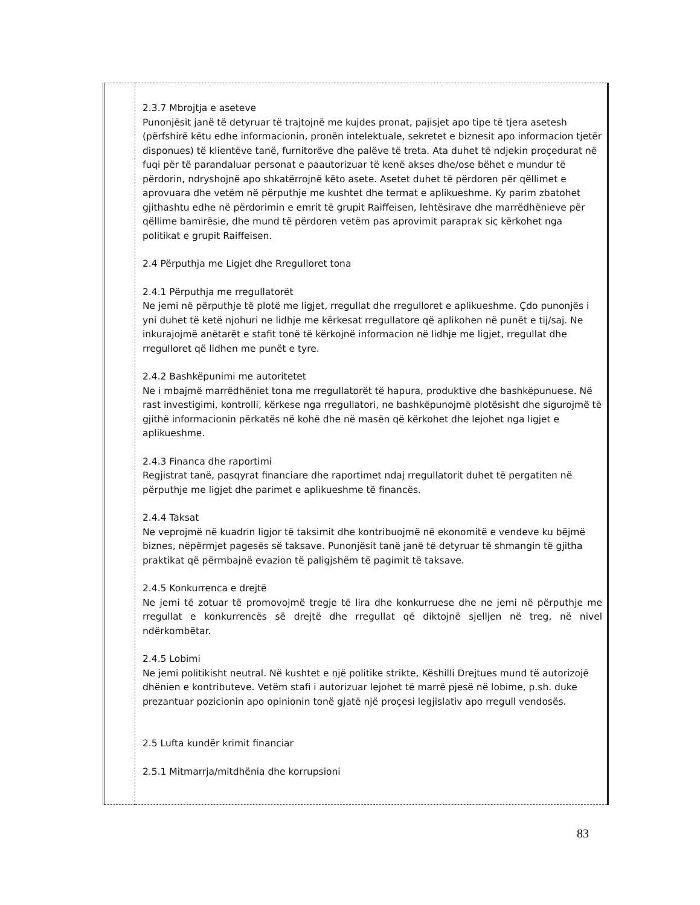| | 2.3.7 Mbrojtja e aseteve Punonjësit janë të detyruar të trajtojnë me kujdes pronat, pajisjet apo tipe të tjera asetesh (përfshirë këtu edhe informacionin, pronën intelektuale, sekretet e biznesit apo informacion tjetër disponues) të klientëve tanë, furnitorëve dhe palëve të treta. Ata duhet të ndjekin proçedurat në fuqi për të parandaluar personat e paautorizuar të kenë akses dhe/ose bëhet e mundur të përdorin, ndryshojnë apo shkatërrojnë këto asete. Asetet duhet të përdoren për qëllimet e aprovuara dhe vetëm në përputhje me kushtet dhe termat e aplikueshme. Ky parim zbatohet gjithashtu edhe në përdorimin e emrit të grupit Raiffeisen, lehtësirave dhe marrëdhënieve për qëllime bamirësie, dhe mund të përdoren vetëm pas aprovimit paraprak siç kërkohet nga politikat e grupit Raiffeisen. 2.4 Përputhja me Ligjet dhe Rregulloret tona 2.4.1 Përputhja me rregullatorët Ne jemi në përputhje të plotë me ligjet, rregullat dhe rregulloret e aplikueshme. Çdo punonjës i yni duhet të ketë njohuri ne lidhje me kërkesat rregullatore që aplikohen në punët e tij/saj. Ne inkurajojmë anëtarët e stafit tonë të kërkojnë informacion në lidhje me ligjet, rregullat dhe rregulloret që lidhen me punët e tyre. 2.4.2 Bashkëpunimi me autoritetet Ne i mbajmë marrëdhëniet tona me rregullatorët të hapura, produktive dhe bashkëpunuese. Në rast investigimi, kontrolli, kërkese nga rregullatori, ne bashkëpunojmë plotësisht dhe sigurojmë të gjithë informacionin përkatës në kohë dhe në masën që kërkohet dhe lejohet nga ligjet e aplikueshme. 2.4.3 Financa dhe raportimi Regjistrat tanë, pasqyrat financiare dhe raportimet ndaj rregullatorit duhet të pergatiten në përputhje me ligjet dhe parimet e aplikueshme të financës. 2.4.4 Taksat Ne veprojmë në kuadrin ligjor të taksimit dhe kontribuojmë në ekonomitë e vendeve ku bëjmë biznes, nëpërmjet pagesës së taksave. Punonjësit tanë janë të detyruar të shmangin të gjitha praktikat që përmbajnë evazion të paligjshëm të pagimit të taksave. 2.4.5 Konkurrenca e drejtë Ne jemi të zotuar të promovojmë tregje të lira dhe konkurruese dhe ne jemi në përputhje me rregullat e konkurrencës së drejtë dhe rregullat që diktojnë sjelljen në treg, në nivel ndërkombëtar. 2.4.5 Lobimi Ne jemi politikisht neutral. Në kushtet e një politike strikte, Këshilli Drejtues mund të autorizojë dhënien e kontributeve. Vetëm stafi i autorizuar lejohet të marrë pjesë në lobime, p.sh. duke prezantuar pozicionin apo opinionin tonë gjatë një proçesi legjislativ apo rregull vendosës. 2.5 Lufta kundër krimit financiar 2.5.1 Mitmarrja/mitdhënia dhe korrupsioni |
83